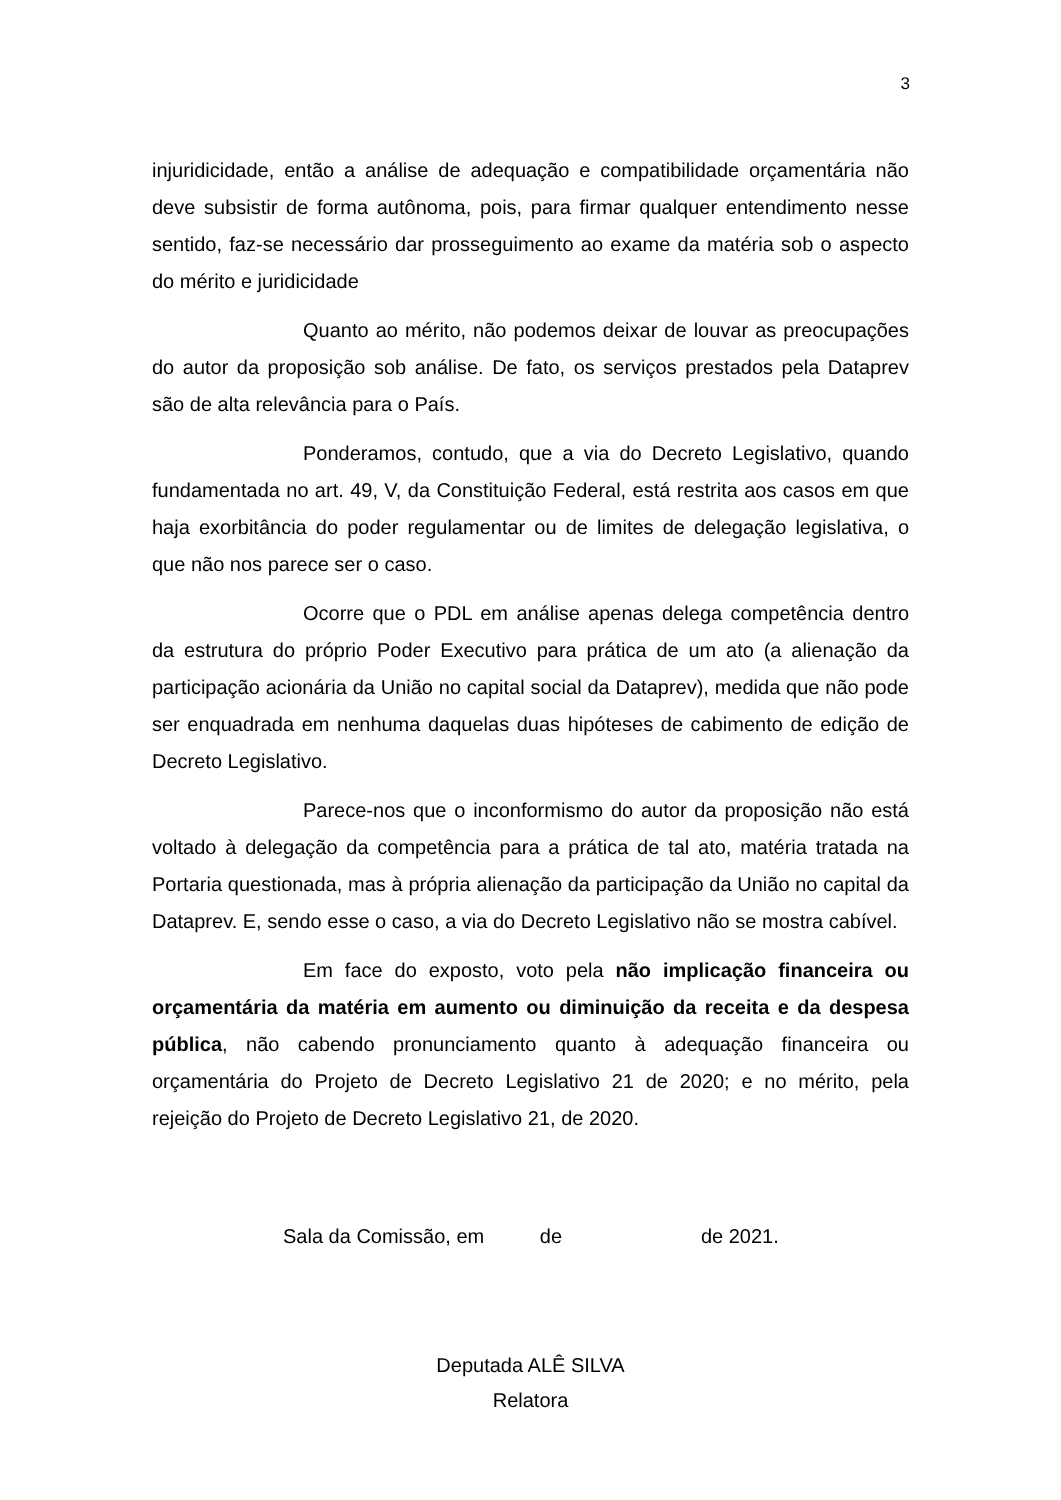3
injuridicidade, então a análise de adequação e compatibilidade orçamentária não deve subsistir de forma autônoma, pois, para firmar qualquer entendimento nesse sentido, faz-se necessário dar prosseguimento ao exame da matéria sob o aspecto do mérito e juridicidade
Quanto ao mérito, não podemos deixar de louvar as preocupações do autor da proposição sob análise. De fato, os serviços prestados pela Dataprev são de alta relevância para o País.
Ponderamos, contudo, que a via do Decreto Legislativo, quando fundamentada no art. 49, V, da Constituição Federal, está restrita aos casos em que haja exorbitância do poder regulamentar ou de limites de delegação legislativa, o que não nos parece ser o caso.
Ocorre que o PDL em análise apenas delega competência dentro da estrutura do próprio Poder Executivo para prática de um ato (a alienação da participação acionária da União no capital social da Dataprev), medida que não pode ser enquadrada em nenhuma daquelas duas hipóteses de cabimento de edição de Decreto Legislativo.
Parece-nos que o inconformismo do autor da proposição não está voltado à delegação da competência para a prática de tal ato, matéria tratada na Portaria questionada, mas à própria alienação da participação da União no capital da Dataprev. E, sendo esse o caso, a via do Decreto Legislativo não se mostra cabível.
Em face do exposto, voto pela não implicação financeira ou orçamentária da matéria em aumento ou diminuição da receita e da despesa pública, não cabendo pronunciamento quanto à adequação financeira ou orçamentária do Projeto de Decreto Legislativo 21 de 2020; e no mérito, pela rejeição do Projeto de Decreto Legislativo 21, de 2020.
Sala da Comissão, em de de 2021.
Deputada ALÊ SILVA
Relatora